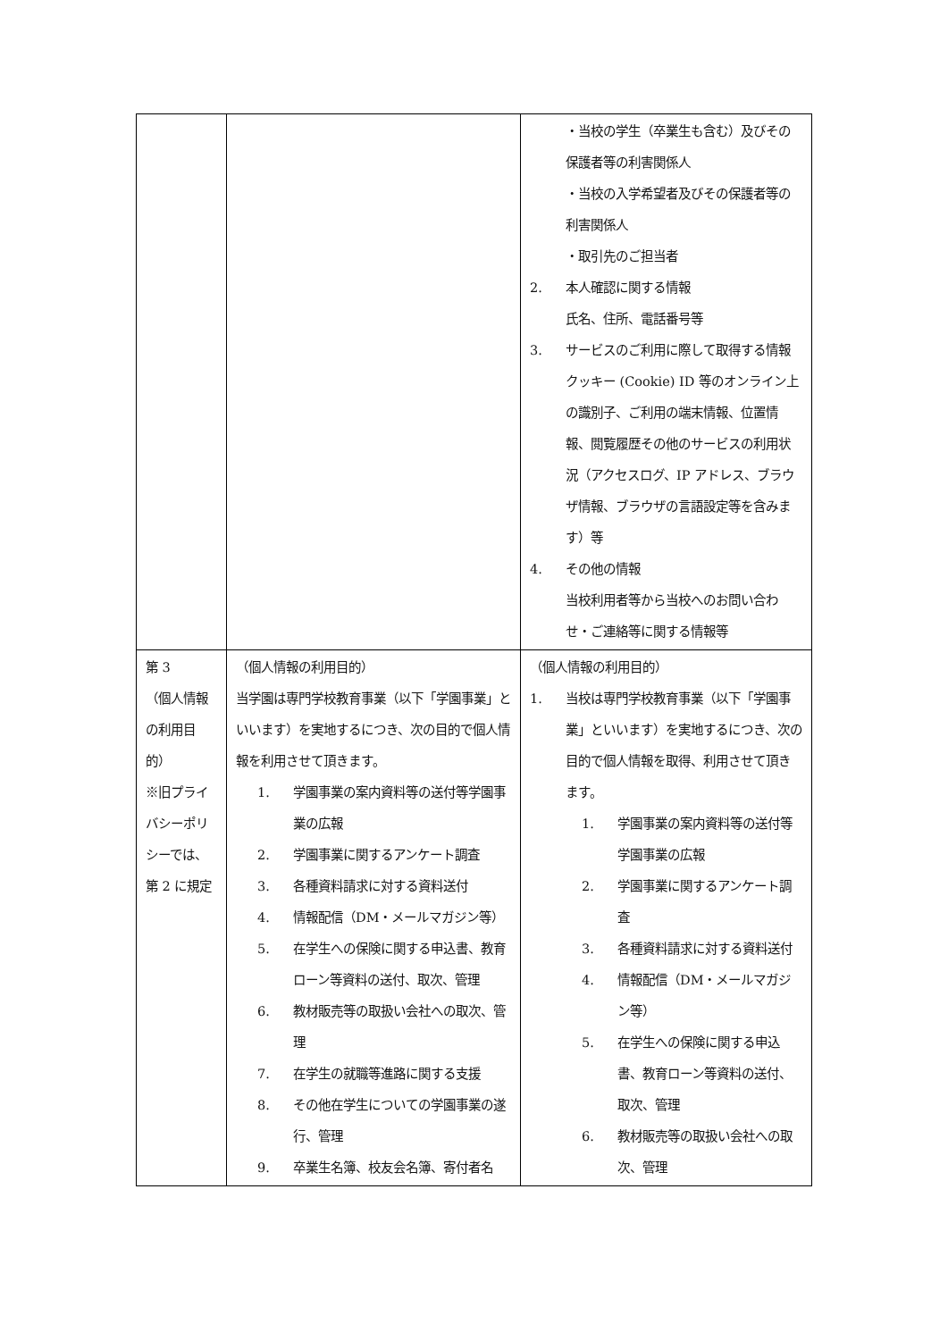| | | ・当校の学生（卒業生も含む）及びその保護者等の利害関係人 ・当校の入学希望者及びその保護者等の利害関係人 ・取引先のご担当者 2. 本人確認に関する情報 氏名、住所、電話番号等 3. サービスのご利用に際して取得する情報 クッキー (Cookie) ID 等のオンライン上の識別子、ご利用の端末情報、位置情報、閲覧履歴その他のサービスの利用状況（アクセスログ、IP アドレス、ブラウザ情報、ブラウザの言語設定等を含みます）等 4. その他の情報 当校利用者等から当校へのお問い合わせ・ご連絡等に関する情報等 |
| 第 3 （個人情報の利用目的） ※旧プライバシーポリシーでは、第 2 に規定 | （個人情報の利用目的） 当学園は専門学校教育事業（以下「学園事業」といいます）を実地するにつき、次の目的で個人情報を利用させて頂きます。 1. 学園事業の案内資料等の送付等学園事業の広報 2. 学園事業に関するアンケート調査 3. 各種資料請求に対する資料送付 4. 情報配信（DM・メールマガジン等） 5. 在学生への保険に関する申込書、教育ローン等資料の送付、取次、管理 6. 教材販売等の取扱い会社への取次、管理 7. 在学生の就職等進路に関する支援 8. その他在学生についての学園事業の遂行、管理 9. 卒業生名簿、校友会名簿、寄付者名 | （個人情報の利用目的） 1. 当校は専門学校教育事業（以下「学園事業」といいます）を実地するにつき、次の目的で個人情報を取得、利用させて頂きます。 1. 学園事業の案内資料等の送付等学園事業の広報 2. 学園事業に関するアンケート調査 3. 各種資料請求に対する資料送付 4. 情報配信（DM・メールマガジン等） 5. 在学生への保険に関する申込書、教育ローン等資料の送付、取次、管理 6. 教材販売等の取扱い会社への取次、管理 |